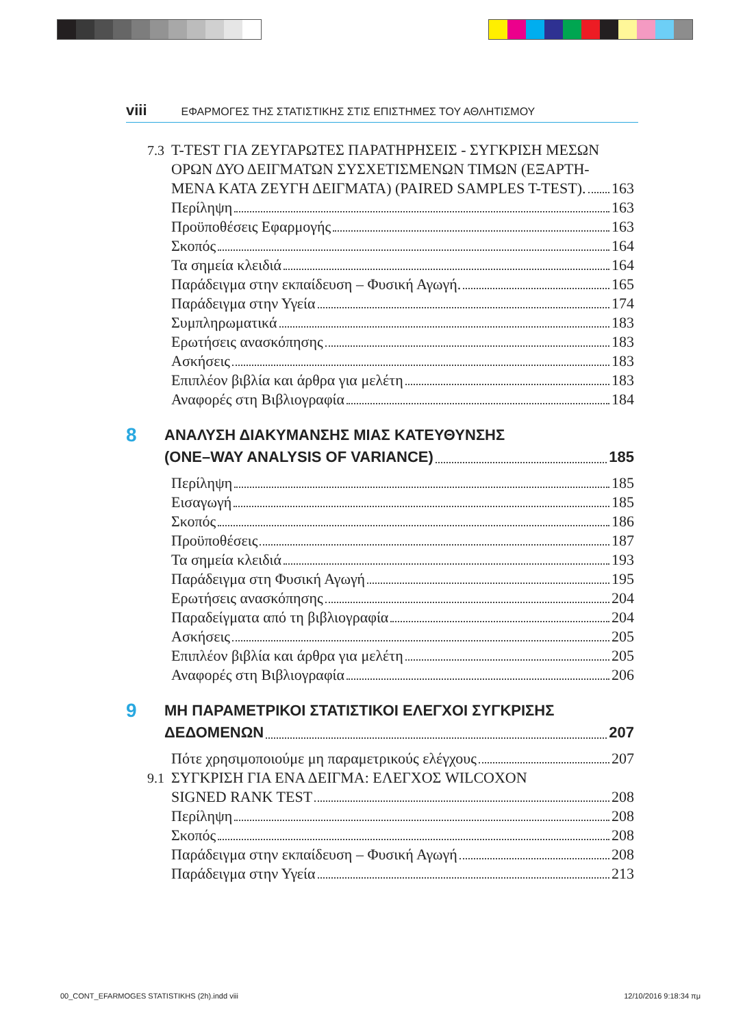viii ΕΦΑΡΜΟΓΕΣ ΤΗΣ ΣΤΑΤΙΣΤΙΚΗΣ ΣΤΙΣ ΕΠΙΣΤΗΜΕΣ ΤΟΥ ΑΘΛΗΤΙΣΜΟΥ
7.3 T-TEST ΓΙΑ ΖΕΥΓΑΡΩΤΕΣ ΠΑΡΑΤΗΡΗΣΕΙΣ - ΣΥΓΚΡΙΣΗ ΜΕΣΩΝ
ΟΡΩΝ ΔΥΟ ΔΕΙΓΜΑΤΩΝ ΣΥΣΧΕΤΙΣΜΕΝΩΝ ΤΙΜΩΝ (ΕΞΑΡΤΗ-
ΜΕΝΑ ΚΑΤΑ ΖΕΥΓΗ ΔΕΙΓΜΑΤΑ) (PAIRED SAMPLES T-TEST). 163
Περίληψη 163
Προϋποθέσεις Εφαρμογής 163
Σκοπός 164
Τα σημεία κλειδιά 164
Παράδειγμα στην εκπαίδευση – Φυσική Αγωγή. 165
Παράδειγμα στην Υγεία 174
Συμπληρωματικά 183
Ερωτήσεις ανασκόπησης 183
Ασκήσεις 183
Επιπλέον βιβλία και άρθρα για μελέτη 183
Αναφορές στη Βιβλιογραφία 184
8
ΑΝΑΛΥΣΗ ΔΙΑΚΥΜΑΝΣΗΣ ΜΙΑΣ ΚΑΤΕΥΘΥΝΣΗΣ
(ONE–WAY ANALYSIS OF VARIANCE) 185
Περίληψη 185
Εισαγωγή 185
Σκοπός 186
Προϋποθέσεις 187
Τα σημεία κλειδιά 193
Παράδειγμα στη Φυσική Αγωγή 195
Ερωτήσεις ανασκόπησης 204
Παραδείγματα από τη βιβλιογραφία 204
Ασκήσεις 205
Επιπλέον βιβλία και άρθρα για μελέτη 205
Αναφορές στη Βιβλιογραφία 206
9
ΜΗ ΠΑΡΑΜΕΤΡΙΚΟΙ ΣΤΑΤΙΣΤΙΚΟΙ ΕΛΕΓΧΟΙ ΣΥΓΚΡΙΣΗΣ
ΔΕΔΟΜΕΝΩΝ 207
Πότε χρησιμοποιούμε μη παραμετρικούς ελέγχους 207
9.1 ΣΥΓΚΡΙΣΗ ΓΙΑ ΕΝΑ ΔΕΙΓΜΑ: ΕΛΕΓΧΟΣ WILCOXON
SIGNED RANK TEST 208
Περίληψη 208
Σκοπός 208
Παράδειγμα στην εκπαίδευση – Φυσική Αγωγή 208
Παράδειγμα στην Υγεία 213
00_CONT_EFARMOGES STATISTIKHS (2h).indd viii 12/10/2016 9:18:34 πμ